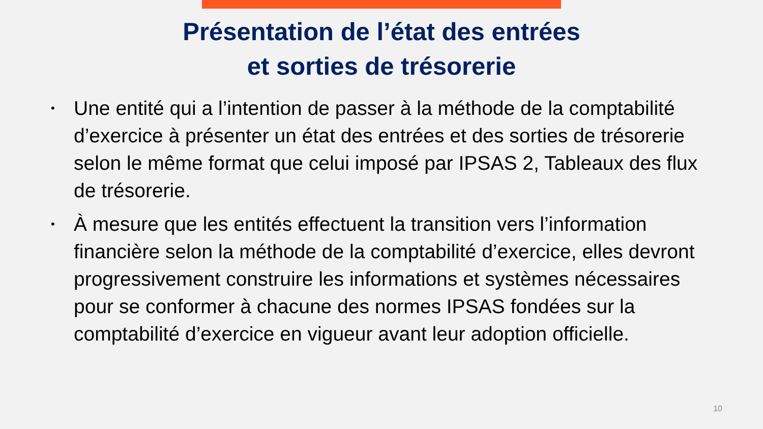Présentation de l’état des entrées
et sorties de trésorerie
• Une entité qui a l’intention de passer à la méthode de la comptabilité d’exercice à présenter un état des entrées et des sorties de trésorerie selon le même format que celui imposé par IPSAS 2, Tableaux des flux de trésorerie.
• À mesure que les entités effectuent la transition vers l’information financière selon la méthode de la comptabilité d’exercice, elles devront progressivement construire les informations et systèmes nécessaires pour se conformer à chacune des normes IPSAS fondées sur la comptabilité d’exercice en vigueur avant leur adoption officielle.
10